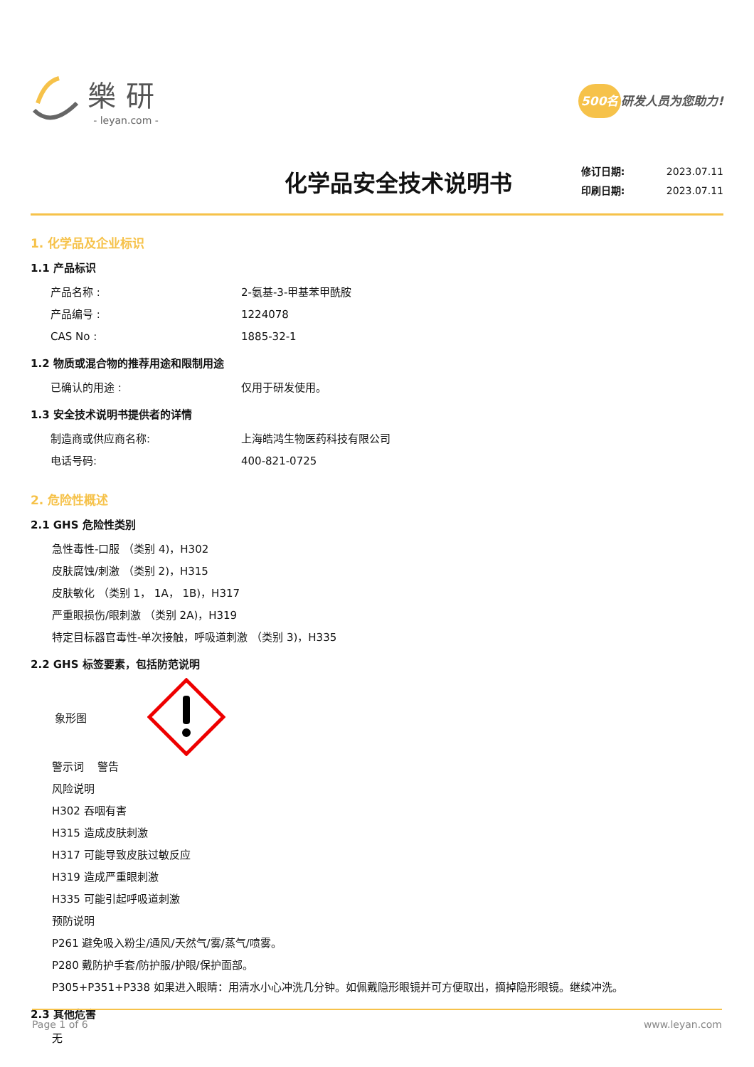樂研
- leyan.com -
500名 研发人员为您助力!
化学品安全技术说明书
修订日期: 2023.07.11
印刷日期: 2023.07.11
1. 化学品及企业标识
1.1 产品标识
产品名称 : 2-氨基-3-甲基苯甲酰胺
产品编号 : 1224078
CAS No : 1885-32-1
1.2 物质或混合物的推荐用途和限制用途
已确认的用途 : 仅用于研发使用。
1.3 安全技术说明书提供者的详情
制造商或供应商名称: 上海皓鸿生物医药科技有限公司
电话号码: 400-821-0725
2. 危险性概述
2.1 GHS 危险性类别
急性毒性-口服 （类别 4)，H302
皮肤腐蚀/刺激 （类别 2)，H315
皮肤敏化 （类别 1， 1A， 1B)，H317
严重眼损伤/眼刺激 （类别 2A)，H319
特定目标器官毒性-单次接触，呼吸道刺激 （类别 3)，H335
2.2 GHS 标签要素，包括防范说明
象形图
警示词 警告
风险说明
H302 吞咽有害
H315 造成皮肤刺激
H317 可能导致皮肤过敏反应
H319 造成严重眼刺激
H335 可能引起呼吸道刺激
预防说明
P261 避免吸入粉尘/通风/天然气/雾/蒸气/喷雾。
P280 戴防护手套/防护服/护眼/保护面部。
P305+P351+P338 如果进入眼睛：用清水小心冲洗几分钟。如佩戴隐形眼镜并可方便取出，摘掉隐形眼镜。继续冲洗。
2.3 其他危害
无
Page 1 of 6 www.leyan.com